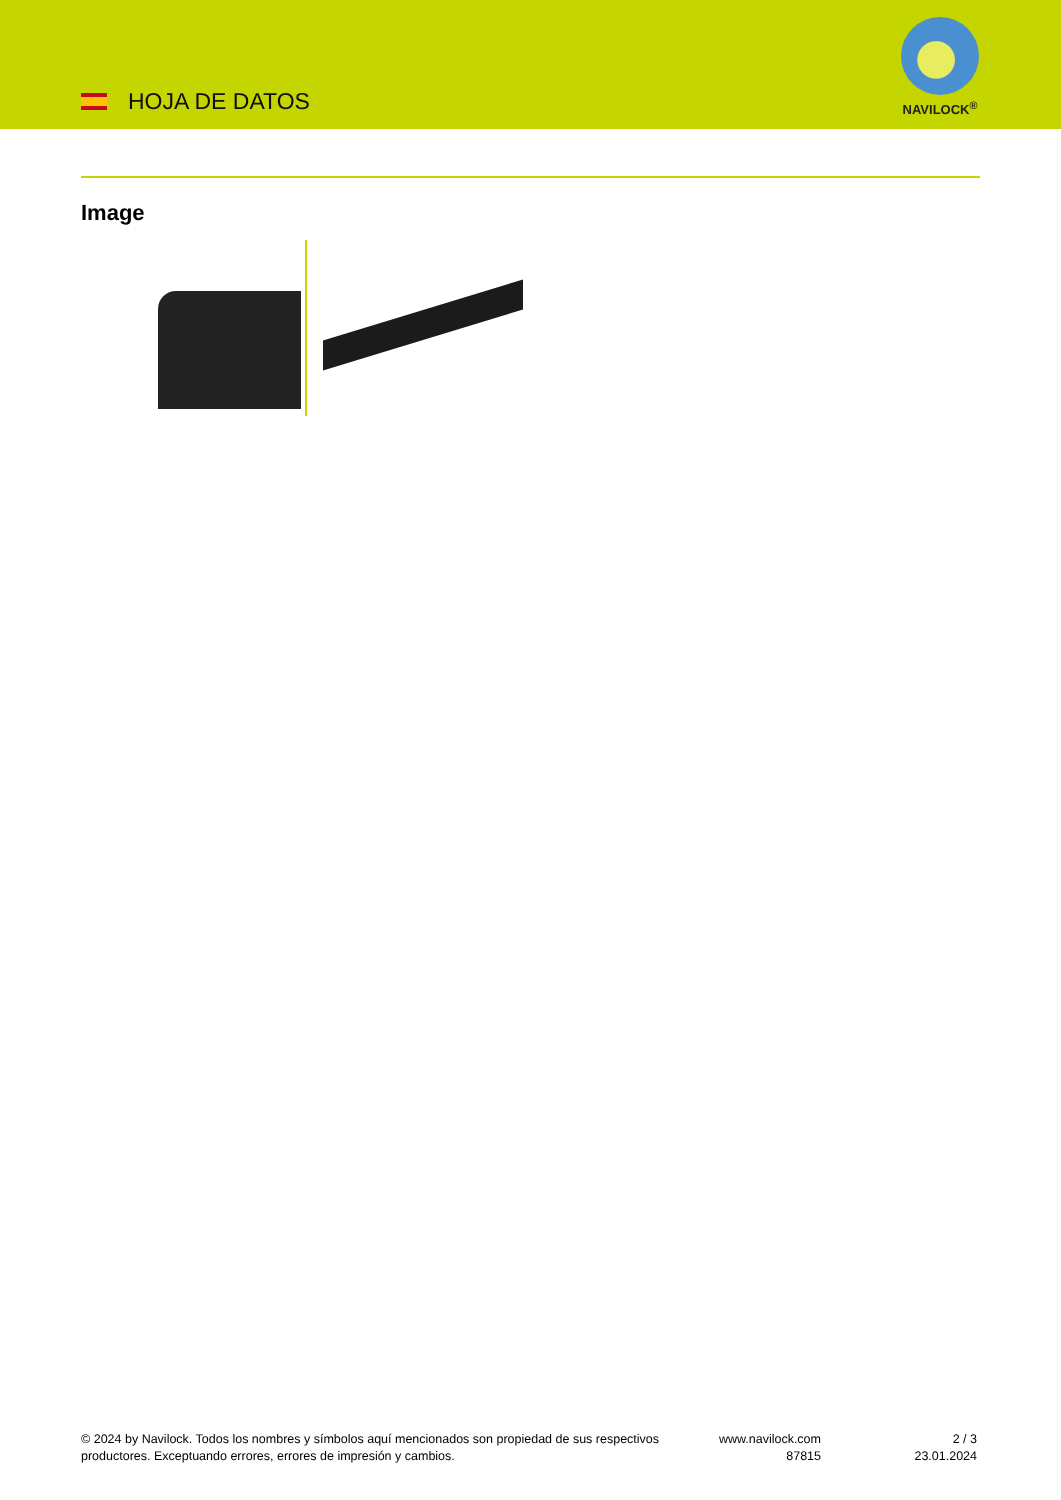HOJA DE DATOS
NAVILOCK<sup>®</sup>
Image
© 2024 by Navilock. Todos los nombres y símbolos aquí mencionados son propiedad de sus respectivos productores. Exceptuando errores, errores de impresión y cambios.
www.navilock.com
87815
2 / 3
23.01.2024